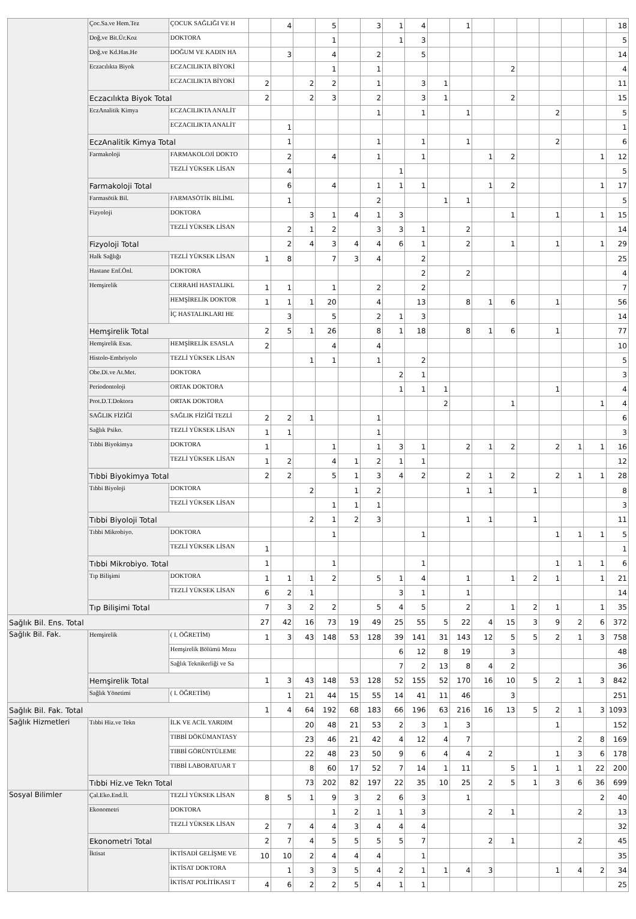| | Çoc.Sa.ve Hem.Tez | ÇOCUK SAĞLIĞI VE H | | 4 | | 5 | | 3 | 1 | 4 | | 1 | | | | | | | 18 |
| | Doğ.ve Bit.Ür.Koz | DOKTORA | | | | 1 | | | 1 | 3 | | | | | | | | | 5 |
| | Doğ.ve Kd.Has.He | DOĞUM VE KADIN HA | | 3 | | 4 | | 2 | | 5 | | | | | | | | | 14 |
| | Eczacılıkta Biyok | ECZACILIKTA BİYOKİ | | | | 1 | | 1 | | | | | | 2 | | | | | 4 |
| | | ECZACILIKTA BİYOKİ | 2 | | 2 | 2 | | 1 | | 3 | 1 | | | | | | | | 11 |
| | Eczacılıkta Biyok Total | | 2 | | 2 | 3 | | 2 | | 3 | 1 | | | 2 | | | | | 15 |
| | EczAnalitik Kimya | ECZACILIKTA ANALİT | | | | | | 1 | | 1 | | 1 | | | | 2 | | | 5 |
| | | ECZACILIKTA ANALİT | | 1 | | | | | | | | | | | | | | | 1 |
| | EczAnalitik Kimya Total | | | 1 | | | | 1 | | 1 | | 1 | | | | 2 | | | 6 |
| | Farmakoloji | FARMAKOLOJİ DOKTO | | 2 | | 4 | | 1 | | 1 | | | 1 | 2 | | | | 1 | 12 |
| | | TEZLİ YÜKSEK LİSAN | | 4 | | | | | 1 | | | | | | | | | | 5 |
| | Farmakoloji Total | | | 6 | | 4 | | 1 | 1 | 1 | | | 1 | 2 | | | | 1 | 17 |
| | Farmasötik Bil. | FARMASÖTİK BİLİML | | 1 | | | | 2 | | | 1 | 1 | | | | | | | 5 |
| | Fizyoloji | DOKTORA | | | 3 | 1 | 4 | 1 | 3 | | | | | 1 | | 1 | | 1 | 15 |
| | | TEZLİ YÜKSEK LİSAN | | 2 | 1 | 2 | | 3 | 3 | 1 | | 2 | | | | | | | 14 |
| | Fizyoloji Total | | | 2 | 4 | 3 | 4 | 4 | 6 | 1 | | 2 | | 1 | | 1 | | 1 | 29 |
| | Halk Sağlığı | TEZLİ YÜKSEK LİSAN | 1 | 8 | | 7 | 3 | 4 | | 2 | | | | | | | | | 25 |
| | Hastane Enf.Önl. | DOKTORA | | | | | | | | 2 | | 2 | | | | | | | 4 |
| | Hemşirelik | CERRAHİ HASTALIKL | 1 | 1 | | 1 | | 2 | | 2 | | | | | | | | | 7 |
| | | HEMŞİRELİK DOKTOR | 1 | 1 | 1 | 20 | | 4 | | 13 | | 8 | 1 | 6 | | 1 | | | 56 |
| | | İÇ HASTALIKLARI HE | | 3 | | 5 | | 2 | 1 | 3 | | | | | | | | | 14 |
| | Hemşirelik Total | | 2 | 5 | 1 | 26 | | 8 | 1 | 18 | | 8 | 1 | 6 | | 1 | | | 77 |
| | Hemşirelik Esas. | HEMŞİRELİK ESASLA | 2 | | | 4 | | 4 | | | | | | | | | | | 10 |
| | Histolo-Embriyolo | TEZLİ YÜKSEK LİSAN | | | 1 | 1 | | 1 | | 2 | | | | | | | | | 5 |
| | Obe.Di.ve At.Met. | DOKTORA | | | | | | | 2 | 1 | | | | | | | | | 3 |
| | Periodontoloji | ORTAK DOKTORA | | | | | | | 1 | 1 | 1 | | | | | 1 | | | 4 |
| | Prot.D.T.Doktora | ORTAK DOKTORA | | | | | | | | | 2 | | | 1 | | | | 1 | 4 |
| | SAĞLIK FİZİĞİ | SAĞLIK FİZİĞİ TEZLİ | 2 | 2 | 1 | | | 1 | | | | | | | | | | | 6 |
| | Sağlık Psiko. | TEZLİ YÜKSEK LİSAN | 1 | 1 | | | | 1 | | | | | | | | | | | 3 |
| | Tıbbi Biyokimya | DOKTORA | 1 | | | 1 | | 1 | 3 | 1 | | 2 | 1 | 2 | | 2 | 1 | 1 | 16 |
| | | TEZLİ YÜKSEK LİSAN | 1 | 2 | | 4 | 1 | 2 | 1 | 1 | | | | | | | | | 12 |
| | Tıbbi Biyokimya Total | | 2 | 2 | | 5 | 1 | 3 | 4 | 2 | | 2 | 1 | 2 | | 2 | 1 | 1 | 28 |
| | Tıbbi Biyoloji | DOKTORA | | | 2 | | 1 | 2 | | | | 1 | 1 | | 1 | | | | 8 |
| | | TEZLİ YÜKSEK LİSAN | | | | 1 | 1 | 1 | | | | | | | | | | | 3 |
| | Tıbbi Biyoloji Total | | | | 2 | 1 | 2 | 3 | | | | 1 | 1 | | 1 | | | | 11 |
| | Tıbbi Mikrobiyo. | DOKTORA | | | | 1 | | | | 1 | | | | | | 1 | 1 | 1 | 5 |
| | | TEZLİ YÜKSEK LİSAN | 1 | | | | | | | | | | | | | | | | 1 |
| | Tıbbi Mikrobiyo. Total | | 1 | | | 1 | | | | 1 | | | | | | 1 | 1 | 1 | 6 |
| | Tıp Bilişimi | DOKTORA | 1 | 1 | 1 | 2 | | 5 | 1 | 4 | | 1 | | 1 | 2 | 1 | | 1 | 21 |
| | | TEZLİ YÜKSEK LİSAN | 6 | 2 | 1 | | | | 3 | 1 | | 1 | | | | | | | 14 |
| | Tıp Bilişimi Total | | 7 | 3 | 2 | 2 | | 5 | 4 | 5 | | 2 | | 1 | 2 | 1 | | 1 | 35 |
| Sağlık Bil. Ens. Total | | | 27 | 42 | 16 | 73 | 19 | 49 | 25 | 55 | 5 | 22 | 4 | 15 | 3 | 9 | 2 | 6 | 372 |
| Sağlık Bil. Fak. | Hemşirelik | ( I. ÖĞRETİM) | 1 | 3 | 43 | 148 | 53 | 128 | 39 | 141 | 31 | 143 | 12 | 5 | 5 | 2 | 1 | 3 | 758 |
| | | Hemşirelik Bölümü Mezu | | | | | | | 6 | 12 | 8 | 19 | | 3 | | | | | 48 |
| | | Sağlık Teknikerliği ve Sa | | | | | | | 7 | 2 | 13 | 8 | 4 | 2 | | | | | 36 |
| | Hemşirelik Total | | 1 | 3 | 43 | 148 | 53 | 128 | 52 | 155 | 52 | 170 | 16 | 10 | 5 | 2 | 1 | 3 | 842 |
| | Sağlık Yönetimi | ( I. ÖĞRETİM) | | 1 | 21 | 44 | 15 | 55 | 14 | 41 | 11 | 46 | | 3 | | | | | 251 |
| Sağlık Bil. Fak. Total | | | 1 | 4 | 64 | 192 | 68 | 183 | 66 | 196 | 63 | 216 | 16 | 13 | 5 | 2 | 1 | 3 | 1093 |
| Sağlık Hizmetleri | Tıbbi Hiz.ve Tekn | İLK VE ACİL YARDIM | | | 20 | 48 | 21 | 53 | 2 | 3 | 1 | 3 | | | | 1 | | | 152 |
| | | TIBBİ DÖKÜMANTASY | | | 23 | 46 | 21 | 42 | 4 | 12 | 4 | 7 | | | | | 2 | 8 | 169 |
| | | TIBBİ GÖRÜNTÜLEME | | | 22 | 48 | 23 | 50 | 9 | 6 | 4 | 4 | 2 | | | 1 | 3 | 6 | 178 |
| | | TIBBİ LABORATUAR T | | | 8 | 60 | 17 | 52 | 7 | 14 | 1 | 11 | | 5 | 1 | 1 | 1 | 22 | 200 |
| | Tıbbi Hiz.ve Tekn Total | | | | 73 | 202 | 82 | 197 | 22 | 35 | 10 | 25 | 2 | 5 | 1 | 3 | 6 | 36 | 699 |
| Sosyal Bilimler | Çal.Eko.End.İl. | TEZLİ YÜKSEK LİSAN | 8 | 5 | 1 | 9 | 3 | 2 | 6 | 3 | | 1 | | | | | | 2 | 40 |
| | Ekonometri | DOKTORA | | | | 1 | 2 | 1 | 1 | 3 | | | 2 | 1 | | | 2 | | 13 |
| | | TEZLİ YÜKSEK LİSAN | 2 | 7 | 4 | 4 | 3 | 4 | 4 | 4 | | | | | | | | | 32 |
| | Ekonometri Total | | 2 | 7 | 4 | 5 | 5 | 5 | 5 | 7 | | | 2 | 1 | | | 2 | | 45 |
| | İktisat | İKTİSADİ GELİŞME VE | 10 | 10 | 2 | 4 | 4 | 4 | | 1 | | | | | | | | | 35 |
| | | İKTİSAT DOKTORA | | 1 | 3 | 3 | 5 | 4 | 2 | 1 | 1 | 4 | 3 | | | 1 | 4 | 2 | 34 |
| | | İKTİSAT POLİTİKASI T | 4 | 6 | 2 | 2 | 5 | 4 | 1 | 1 | | | | | | | | | 25 |